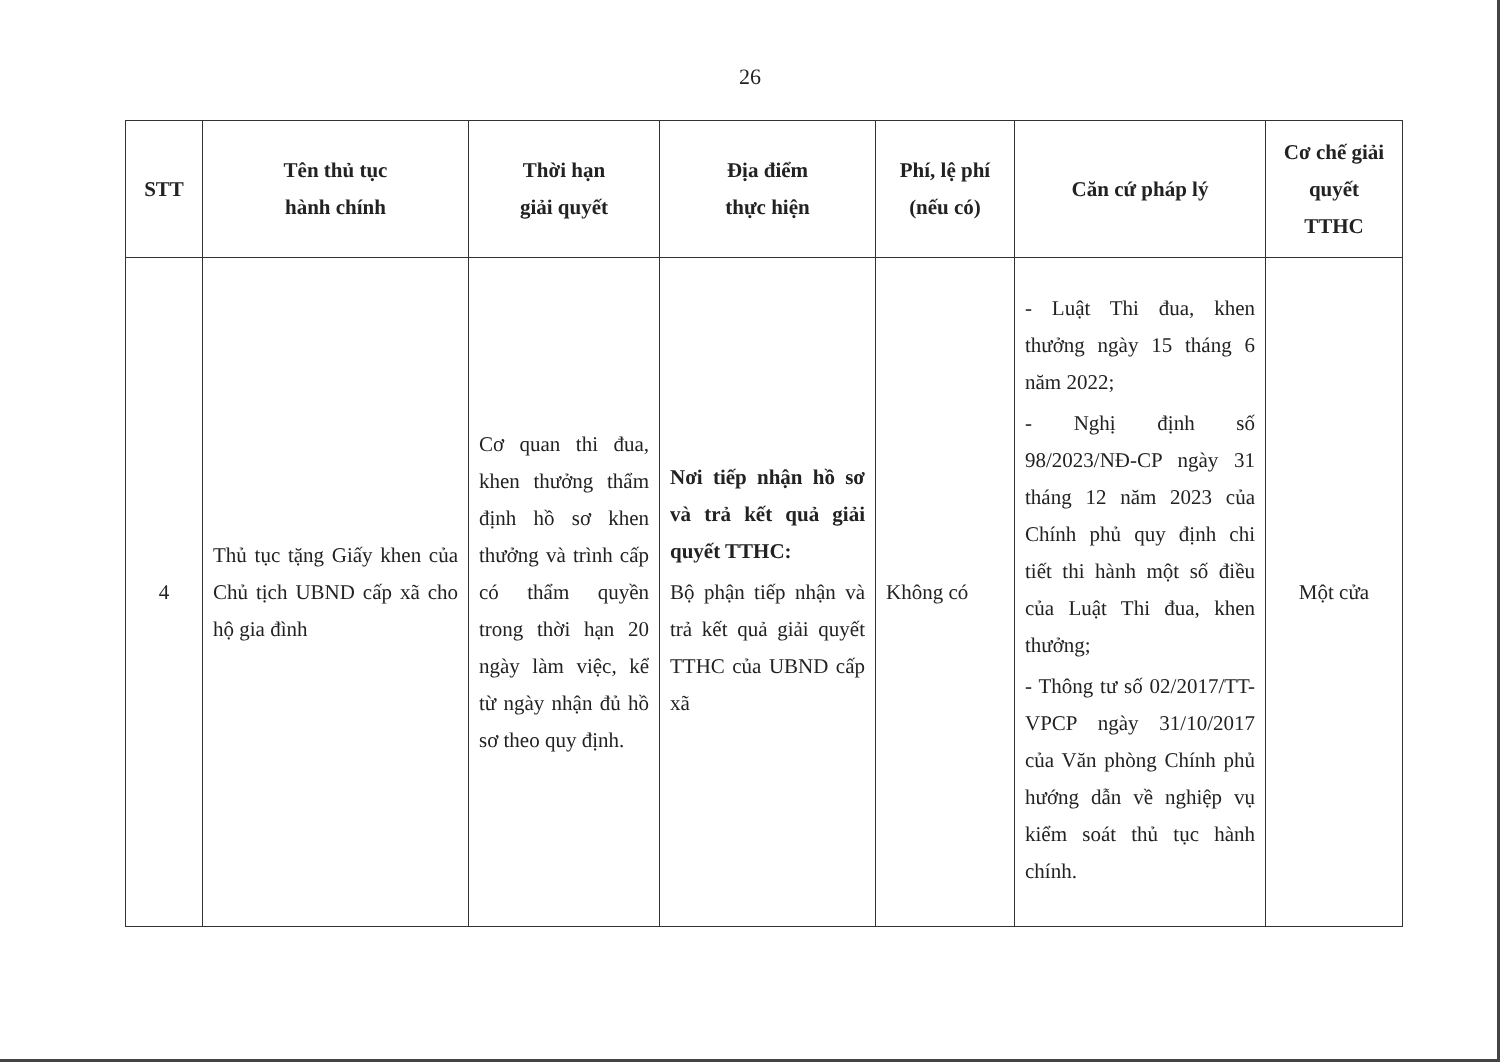26
| STT | Tên thủ tục hành chính | Thời hạn giải quyết | Địa điểm thực hiện | Phí, lệ phí (nếu có) | Căn cứ pháp lý | Cơ chế giải quyết TTHC |
| --- | --- | --- | --- | --- | --- | --- |
| 4 | Thủ tục tặng Giấy khen của Chủ tịch UBND cấp xã cho hộ gia đình | Cơ quan thi đua, khen thưởng thẩm định hồ sơ khen thưởng và trình cấp có thẩm quyền trong thời hạn 20 ngày làm việc, kể từ ngày nhận đủ hồ sơ theo quy định. | Nơi tiếp nhận hồ sơ và trả kết quả giải quyết TTHC: Bộ phận tiếp nhận và trả kết quả giải quyết TTHC của UBND cấp xã | Không có | - Luật Thi đua, khen thưởng ngày 15 tháng 6 năm 2022; - Nghị định số 98/2023/NĐ-CP ngày 31 tháng 12 năm 2023 của Chính phủ quy định chi tiết thi hành một số điều của Luật Thi đua, khen thưởng; - Thông tư số 02/2017/TT-VPCP ngày 31/10/2017 của Văn phòng Chính phủ hướng dẫn về nghiệp vụ kiểm soát thủ tục hành chính. | Một cửa |